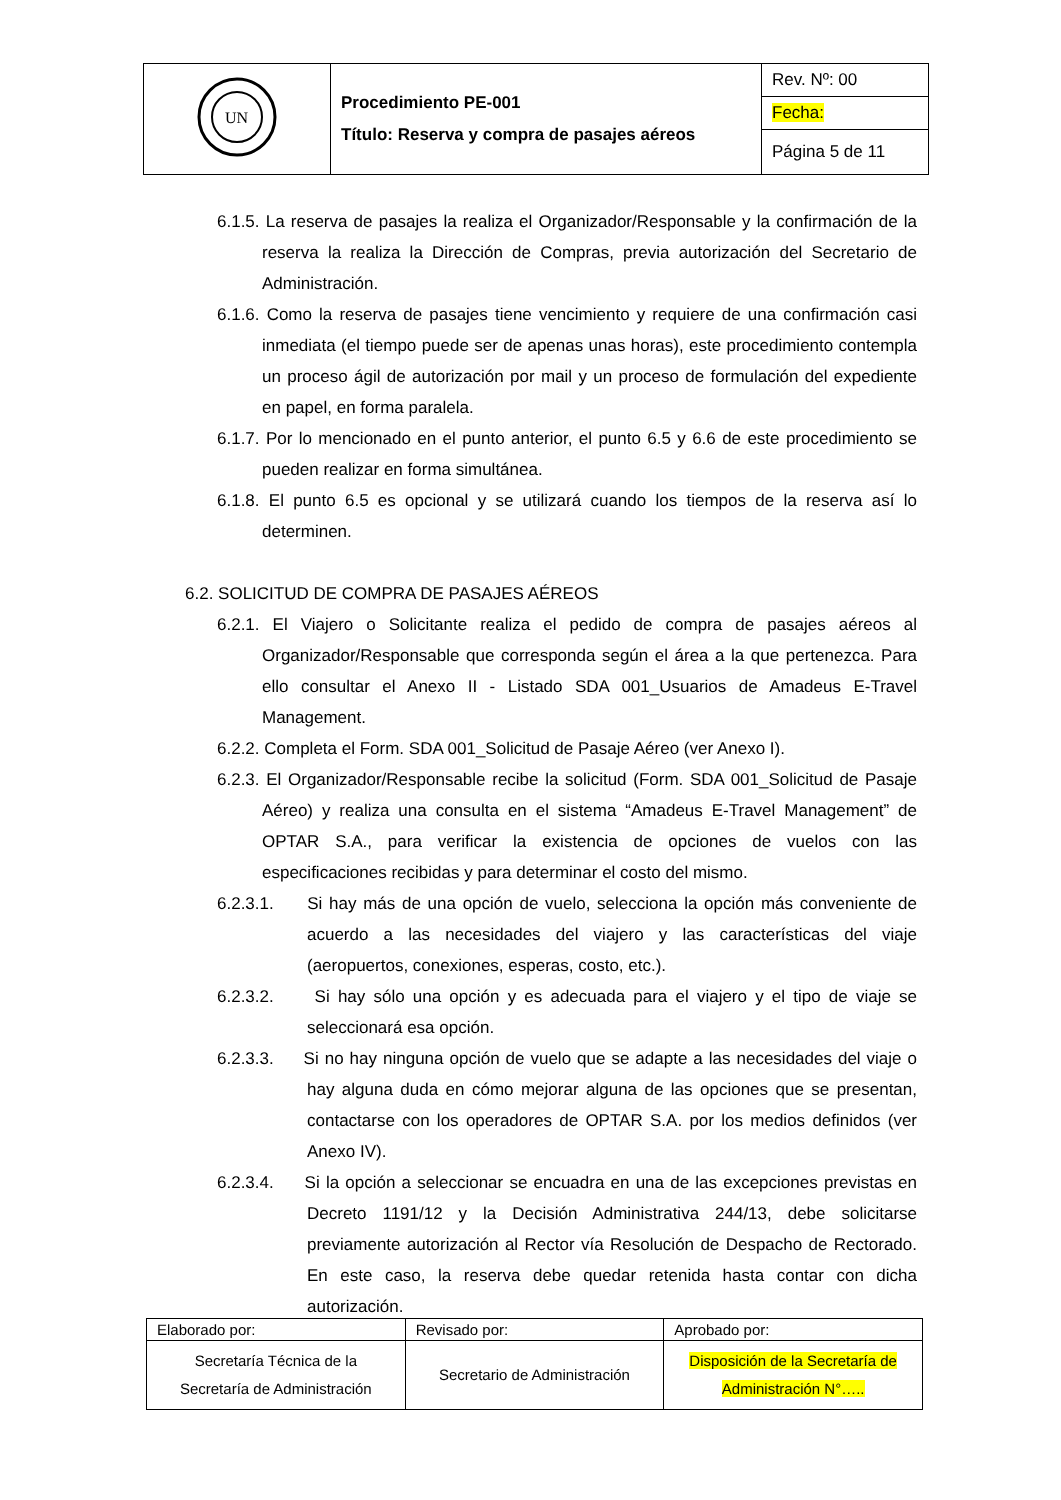| UN | Procedimiento PE-001 Título: Reserva y compra de pasajes aéreos | Rev. Nº: 00 |
| | | Fecha: |
| | | Página 5 de 11 |
6.1.5. La reserva de pasajes la realiza el Organizador/Responsable y la confirmación de la reserva la realiza la Dirección de Compras, previa autorización del Secretario de Administración.
6.1.6. Como la reserva de pasajes tiene vencimiento y requiere de una confirmación casi inmediata (el tiempo puede ser de apenas unas horas), este procedimiento contempla un proceso ágil de autorización por mail y un proceso de formulación del expediente en papel, en forma paralela.
6.1.7. Por lo mencionado en el punto anterior, el punto 6.5 y 6.6 de este procedimiento se pueden realizar en forma simultánea.
6.1.8. El punto 6.5 es opcional y se utilizará cuando los tiempos de la reserva así lo determinen.
6.2. SOLICITUD DE COMPRA DE PASAJES AÉREOS
6.2.1. El Viajero o Solicitante realiza el pedido de compra de pasajes aéreos al Organizador/Responsable que corresponda según el área a la que pertenezca. Para ello consultar el Anexo II - Listado SDA 001_Usuarios de Amadeus E-Travel Management.
6.2.2. Completa el Form. SDA 001_Solicitud de Pasaje Aéreo (ver Anexo I).
6.2.3. El Organizador/Responsable recibe la solicitud (Form. SDA 001_Solicitud de Pasaje Aéreo) y realiza una consulta en el sistema “Amadeus E-Travel Management” de OPTAR S.A., para verificar la existencia de opciones de vuelos con las especificaciones recibidas y para determinar el costo del mismo.
6.2.3.1. Si hay más de una opción de vuelo, selecciona la opción más conveniente de acuerdo a las necesidades del viajero y las características del viaje (aeropuertos, conexiones, esperas, costo, etc.).
6.2.3.2. Si hay sólo una opción y es adecuada para el viajero y el tipo de viaje se seleccionará esa opción.
6.2.3.3. Si no hay ninguna opción de vuelo que se adapte a las necesidades del viaje o hay alguna duda en cómo mejorar alguna de las opciones que se presentan, contactarse con los operadores de OPTAR S.A. por los medios definidos (ver Anexo IV).
6.2.3.4. Si la opción a seleccionar se encuadra en una de las excepciones previstas en Decreto 1191/12 y la Decisión Administrativa 244/13, debe solicitarse previamente autorización al Rector vía Resolución de Despacho de Rectorado. En este caso, la reserva debe quedar retenida hasta contar con dicha autorización.
| Elaborado por: | Revisado por: | Aprobado por: |
| Secretaría Técnica de la Secretaría de Administración | Secretario de Administración | Disposición de la Secretaría de Administración N°….. |